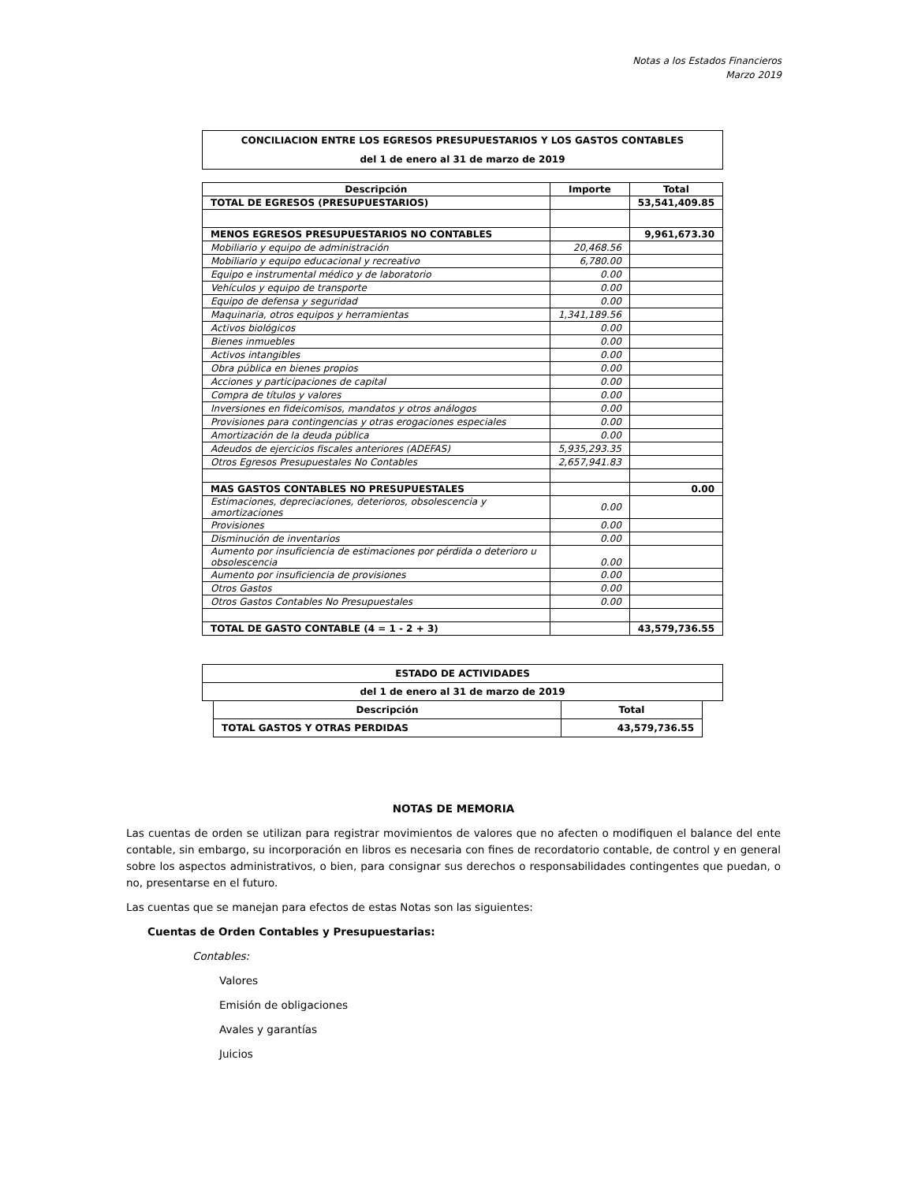Notas a los Estados Financieros
Marzo 2019
| CONCILIACION ENTRE LOS EGRESOS PRESUPUESTARIOS Y LOS GASTOS CONTABLES |
| del 1 de enero al 31 de marzo de 2019 |
| Descripción | Importe | Total |
| --- | --- | --- |
| TOTAL DE EGRESOS (PRESUPUESTARIOS) | | 53,541,409.85 |
| MENOS EGRESOS PRESUPUESTARIOS NO CONTABLES | | 9,961,673.30 |
| Mobiliario y equipo de administración | 20,468.56 | |
| Mobiliario y equipo educacional y recreativo | 6,780.00 | |
| Equipo e instrumental médico y de laboratorio | 0.00 | |
| Vehículos y equipo de transporte | 0.00 | |
| Equipo de defensa y seguridad | 0.00 | |
| Maquinaria, otros equipos y herramientas | 1,341,189.56 | |
| Activos biológicos | 0.00 | |
| Bienes inmuebles | 0.00 | |
| Activos intangibles | 0.00 | |
| Obra pública en bienes propios | 0.00 | |
| Acciones y participaciones de capital | 0.00 | |
| Compra de títulos y valores | 0.00 | |
| Inversiones en fideicomisos, mandatos y otros análogos | 0.00 | |
| Provisiones para contingencias y otras erogaciones especiales | 0.00 | |
| Amortización de la deuda pública | 0.00 | |
| Adeudos de ejercicios fiscales anteriores (ADEFAS) | 5,935,293.35 | |
| Otros Egresos Presupuestales No Contables | 2,657,941.83 | |
| MAS GASTOS CONTABLES NO PRESUPUESTALES | | 0.00 |
| Estimaciones, depreciaciones, deterioros, obsolescencia y amortizaciones | 0.00 | |
| Provisiones | 0.00 | |
| Disminución de inventarios | 0.00 | |
| Aumento por insuficiencia de estimaciones por pérdida o deterioro u obsolescencia | 0.00 | |
| Aumento por insuficiencia de provisiones | 0.00 | |
| Otros Gastos | 0.00 | |
| Otros Gastos Contables No Presupuestales | 0.00 | |
| TOTAL DE GASTO CONTABLE (4 = 1 - 2 + 3) | | 43,579,736.55 |
| ESTADO DE ACTIVIDADES |
| del 1 de enero al 31 de marzo de 2019 |
| Descripción | Total |
| --- | --- |
| TOTAL GASTOS Y OTRAS PERDIDAS | 43,579,736.55 |
NOTAS DE MEMORIA
Las cuentas de orden se utilizan para registrar movimientos de valores que no afecten o modifiquen el balance del ente contable, sin embargo, su incorporación en libros es necesaria con fines de recordatorio contable, de control y en general sobre los aspectos administrativos, o bien, para consignar sus derechos o responsabilidades contingentes que puedan, o no, presentarse en el futuro.
Las cuentas que se manejan para efectos de estas Notas son las siguientes:
Cuentas de Orden Contables y Presupuestarias:
Contables:
Valores
Emisión de obligaciones
Avales y garantías
Juicios